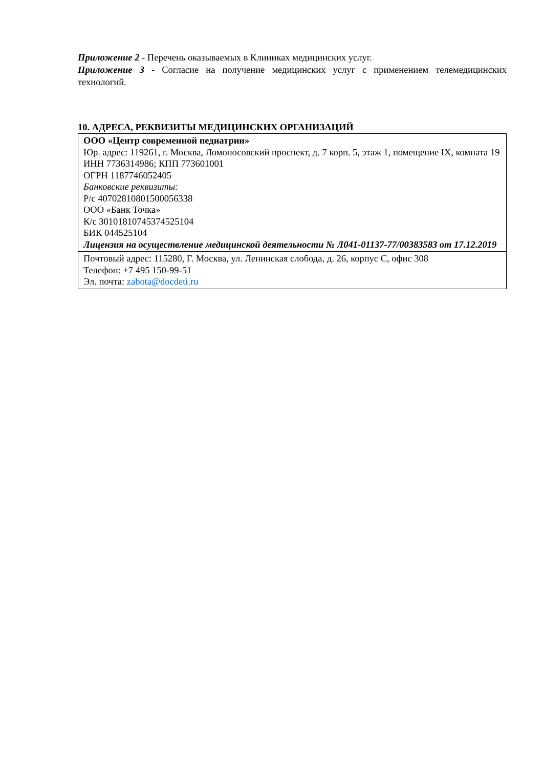Приложение 2 - Перечень оказываемых в Клиниках медицинских услуг.
Приложение 3 - Согласие на получение медицинских услуг с применением телемедицинских технологий.
10. АДРЕСА, РЕКВИЗИТЫ МЕДИЦИНСКИХ ОРГАНИЗАЦИЙ
| ООО «Центр современной педиатрии» Юр. адрес: 119261, г. Москва, Ломоносовский проспект, д. 7 корп. 5, этаж 1, помещение IX, комната 19 ИНН 7736314986; КПП 773601001 ОГРН 1187746052405 Банковские реквизиты: Р/с 40702810801500056338 ООО «Банк Точка» К/с 30101810745374525104 БИК 044525104 Лицензия на осуществление медицинской деятельности № Л041-01137-77/00383583 от 17.12.2019 |
| Почтовый адрес: 115280, Г. Москва, ул. Ленинская слобода, д. 26, корпус С, офис 308 Телефон: +7 495 150-99-51 Эл. почта: zabota@docdeti.ru |